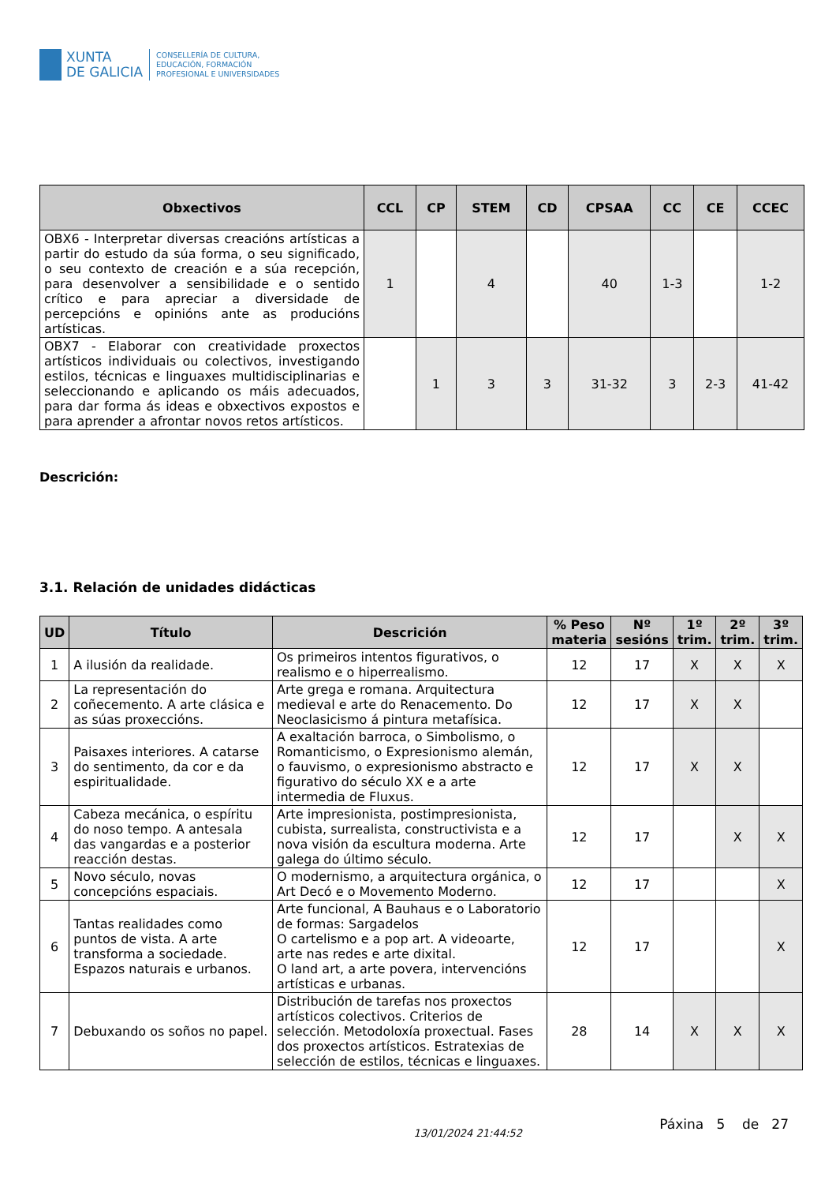XUNTA
DE GALICIA
CONSELLERÍA DE CULTURA,
EDUCACIÓN, FORMACIÓN
PROFESIONAL E UNIVERSIDADES
| Obxectivos | CCL | CP | STEM | CD | CPSAA | CC | CE | CCEC |
| --- | --- | --- | --- | --- | --- | --- | --- | --- |
| OBX6 - Interpretar diversas creacións artísticas a partir do estudo da súa forma, o seu significado, o seu contexto de creación e a súa recepción, para desenvolver a sensibilidade e o sentido crítico e para apreciar a diversidade de percepcións e opinións ante as producións artísticas. | 1 | | 4 | | 40 | 1-3 | | 1-2 |
| OBX7 - Elaborar con creatividade proxectos artísticos individuais ou colectivos, investigando estilos, técnicas e linguaxes multidisciplinarias e seleccionando e aplicando os máis adecuados, para dar forma ás ideas e obxectivos expostos e para aprender a afrontar novos retos artísticos. | | 1 | 3 | 3 | 31-32 | 3 | 2-3 | 41-42 |
Descrición:
3.1. Relación de unidades didácticas
| UD | Título | Descrición | % Peso materia | Nº sesións | 1º trim. | 2º trim. | 3º trim. |
| --- | --- | --- | --- | --- | --- | --- | --- |
| 1 | A ilusión da realidade. | Os primeiros intentos figurativos, o realismo e o hiperrealismo. | 12 | 17 | X | X | X |
| 2 | La representación do coñecemento. A arte clásica e as súas proxeccións. | Arte grega e romana. Arquitectura medieval e arte do Renacemento. Do Neoclasicismo á pintura metafísica. | 12 | 17 | X | X | |
| 3 | Paisaxes interiores. A catarse do sentimento, da cor e da espiritualidade. | A exaltación barroca, o Simbolismo, o Romanticismo, o Expresionismo alemán, o fauvismo, o expresionismo abstracto e figurativo do século XX e a arte intermedia de Fluxus. | 12 | 17 | X | X | |
| 4 | Cabeza mecánica, o espíritu do noso tempo. A antesala das vangardas e a posterior reacción destas. | Arte impresionista, postimpresionista, cubista, surrealista, constructivista e a nova visión da escultura moderna. Arte galega do último século. | 12 | 17 | | X | X |
| 5 | Novo século, novas concepcións espaciais. | O modernismo, a arquitectura orgánica, o Art Decó e o Movemento Moderno. | 12 | 17 | | | X |
| 6 | Tantas realidades como puntos de vista. A arte transforma a sociedade. Espazos naturais e urbanos. | Arte funcional, A Bauhaus e o Laboratorio de formas: Sargadelos O cartelismo e a pop art. A videoarte, arte nas redes e arte dixital. O land art, a arte povera, intervencións artísticas e urbanas. | 12 | 17 | | | X |
| 7 | Debuxando os soños no papel. | Distribución de tarefas nos proxectos artísticos colectivos. Criterios de selección. Metodoloxía proxectual. Fases dos proxectos artísticos. Estratexias de selección de estilos, técnicas e linguaxes. | 28 | 14 | X | X | X |
13/01/2024 21:44:52 Páxina 5 de 27